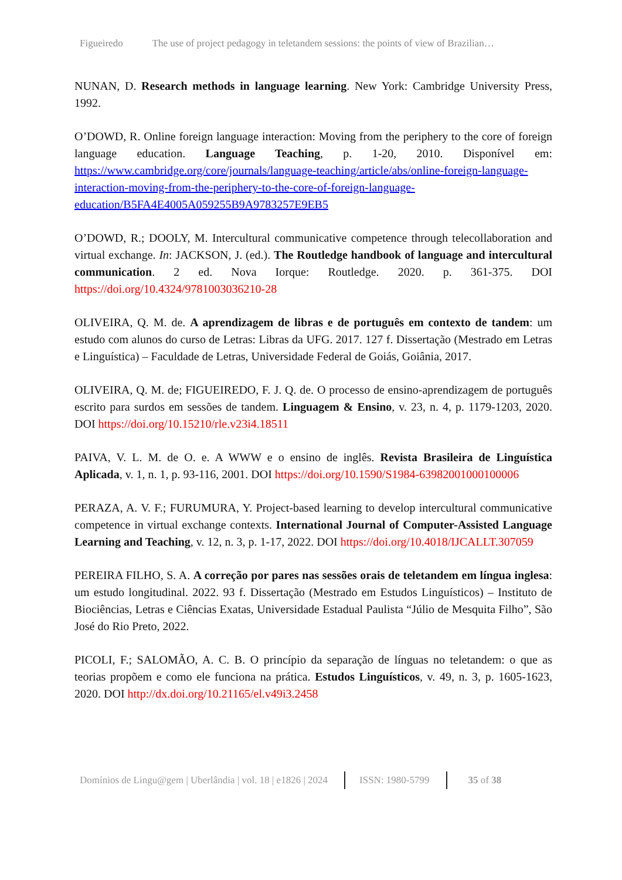Figueiredo The use of project pedagogy in teletandem sessions: the points of view of Brazilian…
NUNAN, D. Research methods in language learning. New York: Cambridge University Press, 1992.
O’DOWD, R. Online foreign language interaction: Moving from the periphery to the core of foreign language education. Language Teaching, p. 1-20, 2010. Disponível em: https://www.cambridge.org/core/journals/language-teaching/article/abs/online-foreign-language-interaction-moving-from-the-periphery-to-the-core-of-foreign-language-education/B5FA4E4005A059255B9A9783257E9EB5
O’DOWD, R.; DOOLY, M. Intercultural communicative competence through telecollaboration and virtual exchange. In: JACKSON, J. (ed.). The Routledge handbook of language and intercultural communication. 2 ed. Nova Iorque: Routledge. 2020. p. 361-375. DOI https://doi.org/10.4324/9781003036210-28
OLIVEIRA, Q. M. de. A aprendizagem de libras e de português em contexto de tandem: um estudo com alunos do curso de Letras: Libras da UFG. 2017. 127 f. Dissertação (Mestrado em Letras e Linguística) – Faculdade de Letras, Universidade Federal de Goiás, Goiânia, 2017.
OLIVEIRA, Q. M. de; FIGUEIREDO, F. J. Q. de. O processo de ensino-aprendizagem de português escrito para surdos em sessões de tandem. Linguagem & Ensino, v. 23, n. 4, p. 1179-1203, 2020. DOI https://doi.org/10.15210/rle.v23i4.18511
PAIVA, V. L. M. de O. e. A WWW e o ensino de inglês. Revista Brasileira de Linguística Aplicada, v. 1, n. 1, p. 93-116, 2001. DOI https://doi.org/10.1590/S1984-63982001000100006
PERAZA, A. V. F.; FURUMURA, Y. Project-based learning to develop intercultural communicative competence in virtual exchange contexts. International Journal of Computer-Assisted Language Learning and Teaching, v. 12, n. 3, p. 1-17, 2022. DOI https://doi.org/10.4018/IJCALLT.307059
PEREIRA FILHO, S. A. A correção por pares nas sessões orais de teletandem em língua inglesa: um estudo longitudinal. 2022. 93 f. Dissertação (Mestrado em Estudos Linguísticos) – Instituto de Biociências, Letras e Ciências Exatas, Universidade Estadual Paulista “Júlio de Mesquita Filho”, São José do Rio Preto, 2022.
PICOLI, F.; SALOMÃO, A. C. B. O princípio da separação de línguas no teletandem: o que as teorias propõem e como ele funciona na prática. Estudos Linguísticos, v. 49, n. 3, p. 1605-1623, 2020. DOI http://dx.doi.org/10.21165/el.v49i3.2458
Domínios de Lingu@gem | Uberlândia | vol. 18 | e1826 | 2024 ISSN: 1980-5799 35 of 38